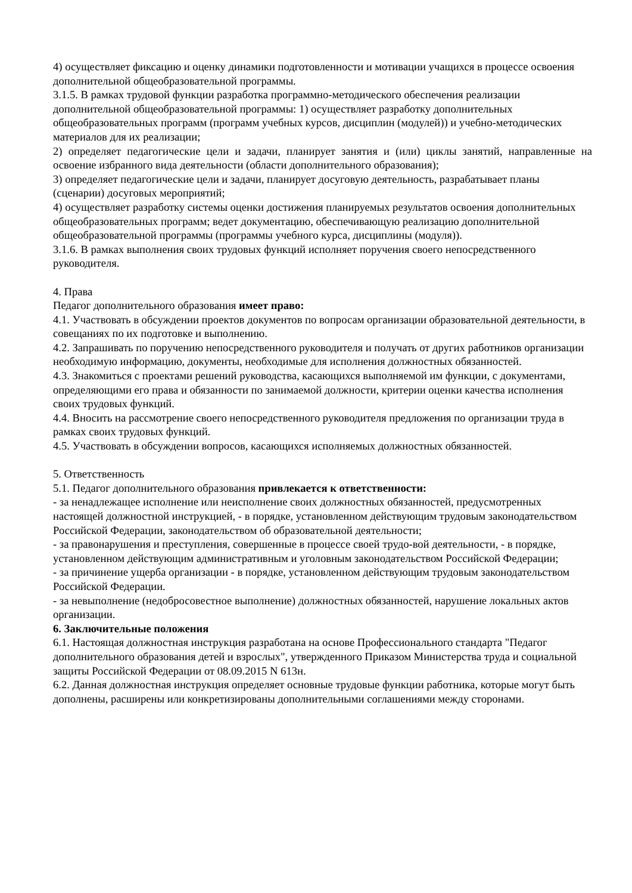4) осуществляет фиксацию и оценку динамики подготовленности и мотивации учащихся в процессе освоения дополнительной общеобразовательной программы.
3.1.5. В рамках трудовой функции разработка программно-методического обеспечения реализации дополнительной общеобразовательной программы: 1) осуществляет разработку дополнительных общеобразовательных программ (программ учебных курсов, дисциплин (модулей)) и учебно-методических материалов для их реализации;
2) определяет педагогические цели и задачи, планирует занятия и (или) циклы занятий, направленные на освоение избранного вида деятельности (области дополнительного образования);
3) определяет педагогические цели и задачи, планирует досуговую деятельность, разрабатывает планы (сценарии) досуговых мероприятий;
4) осуществляет разработку системы оценки достижения планируемых результатов освоения дополнительных общеобразовательных программ; ведет документацию, обеспечивающую реализацию дополнительной общеобразовательной программы (программы учебного курса, дисциплины (модуля)).
3.1.6. В рамках выполнения своих трудовых функций исполняет поручения своего непосредственного руководителя.
4. Права
Педагог дополнительного образования имеет право:
4.1. Участвовать в обсуждении проектов документов по вопросам организации образовательной деятельности, в совещаниях по их подготовке и выполнению.
4.2. Запрашивать по поручению непосредственного руководителя и получать от других работников организации необходимую информацию, документы, необходимые для исполнения должностных обязанностей.
4.3. Знакомиться с проектами решений руководства, касающихся выполняемой им функции, с документами, определяющими его права и обязанности по занимаемой должности, критерии оценки качества исполнения своих трудовых функций.
4.4. Вносить на рассмотрение своего непосредственного руководителя предложения по организации труда в рамках своих трудовых функций.
4.5. Участвовать в обсуждении вопросов, касающихся исполняемых должностных обязанностей.
5. Ответственность
5.1. Педагог дополнительного образования привлекается к ответственности:
- за ненадлежащее исполнение или неисполнение своих должностных обязанностей, предусмотренных настоящей должностной инструкцией, - в порядке, установленном действующим трудовым законодательством Российской Федерации, законодательством об образовательной деятельности;
- за правонарушения и преступления, совершенные в процессе своей трудо-вой деятельности, - в порядке, установленном действующим административным и уголовным законодательством Российской Федерации;
- за причинение ущерба организации - в порядке, установленном действующим трудовым законодательством Российской Федерации.
- за невыполнение (недобросовестное выполнение) должностных обязанностей, нарушение локальных актов организации.
6. Заключительные положения
6.1. Настоящая должностная инструкция разработана на основе Профессионального стандарта "Педагог дополнительного образования детей и взрослых", утвержденного Приказом Министерства труда и социальной защиты Российской Федерации от 08.09.2015 N 613н.
6.2. Данная должностная инструкция определяет основные трудовые функции работника, которые могут быть дополнены, расширены или конкретизированы дополнительными соглашениями между сторонами.